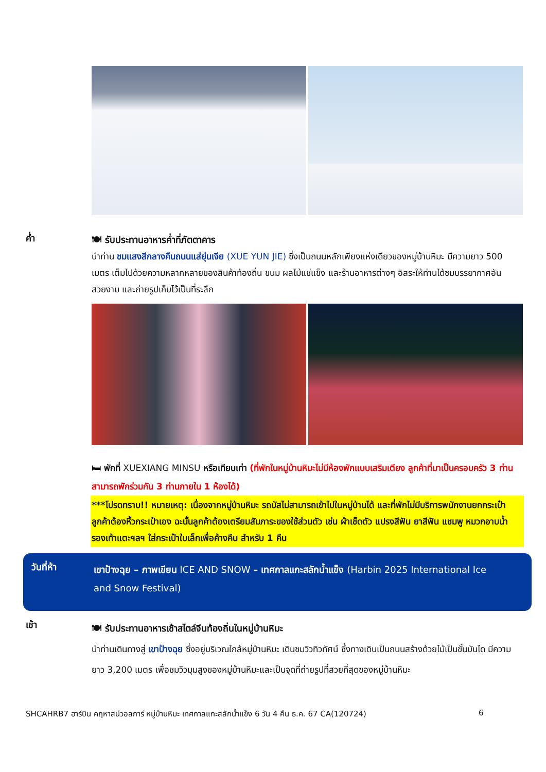ค่ำ
🍽 รับประทานอาหารค่ำที่ภัตตาคาร
นำท่าน ชมแสงสีกลางคืนถนนแส่ยุ่นเจีย (XUE YUN JIE) ซึ่งเป็นถนนหลักเพียงแห่งเดียวของหมู่บ้านหิมะ มีความยาว 500 เมตร เต็มไปด้วยความหลากหลายของสินค้าท้องถิ่น ขนม ผลไม้แช่แข็ง และร้านอาหารต่างๆ อิสระให้ท่านได้ชมบรรยากาศอันสวยงาม และถ่ายรูปเก็บไว้เป็นที่ระลึก
🛏 พักที่ XUEXIANG MINSU หรือเทียบเท่า (ที่พักในหมู่บ้านหิมะไม่มีห้องพักแบบเสริมเตียง ลูกค้าที่มาเป็นครอบครัว 3 ท่าน สามารถพักร่วมกัน 3 ท่านภายใน 1 ห้องได้)
***โปรดทราบ!! หมายเหตุ: เนื่องจากหมู่บ้านหิมะ รถบัสไม่สามารถเข้าไปในหมู่บ้านได้ และที่พักไม่มีบริการพนักงานยกกระเป๋า ลูกค้าต้องหิ้วกระเป๋าเอง ฉะนั้นลูกค้าต้องเตรียมสัมภาระของใช้ส่วนตัว เช่น ผ้าเช็ดตัว แปรงสีฟัน ยาสีฟัน แชมพู หมวกอาบน้ำ รองเท้าแตะฯลฯ ใส่กระเป๋าใบเล็กเพื่อค้างคืน สำหรับ 1 คืน
วันที่ห้า
เขาป้างฉุย – ภาพเขียน ICE AND SNOW – เทศกาลแกะสลักน้ำแข็ง (Harbin 2025 International Ice and Snow Festival)
เช้า
🍽 รับประทานอาหารเช้าสไตล์จีนท้องถิ่นในหมู่บ้านหิมะ
นำท่านเดินทางสู่ เขาป้างฉุย ซึ่งอยู่บริเวณใกล้หมู่บ้านหิมะ เดินชมวิวทิวทัศน์ ซึ่งทางเดินเป็นถนนสร้างด้วยไม้เป็นขั้นบันได มีความยาว 3,200 เมตร เพื่อชมวิวมุมสูงของหมู่บ้านหิมะและเป็นจุดที่ถ่ายรูปที่สวยที่สุดของหมู่บ้านหิมะ
SHCAHRB7 ฮาร์บิน คฤหาสน์วอลการ์ หมู่บ้านหิมะ เทศกาลแกะสลักน้ำแข็ง 6 วัน 4 คืน ธ.ค. 67 CA(120724) 6